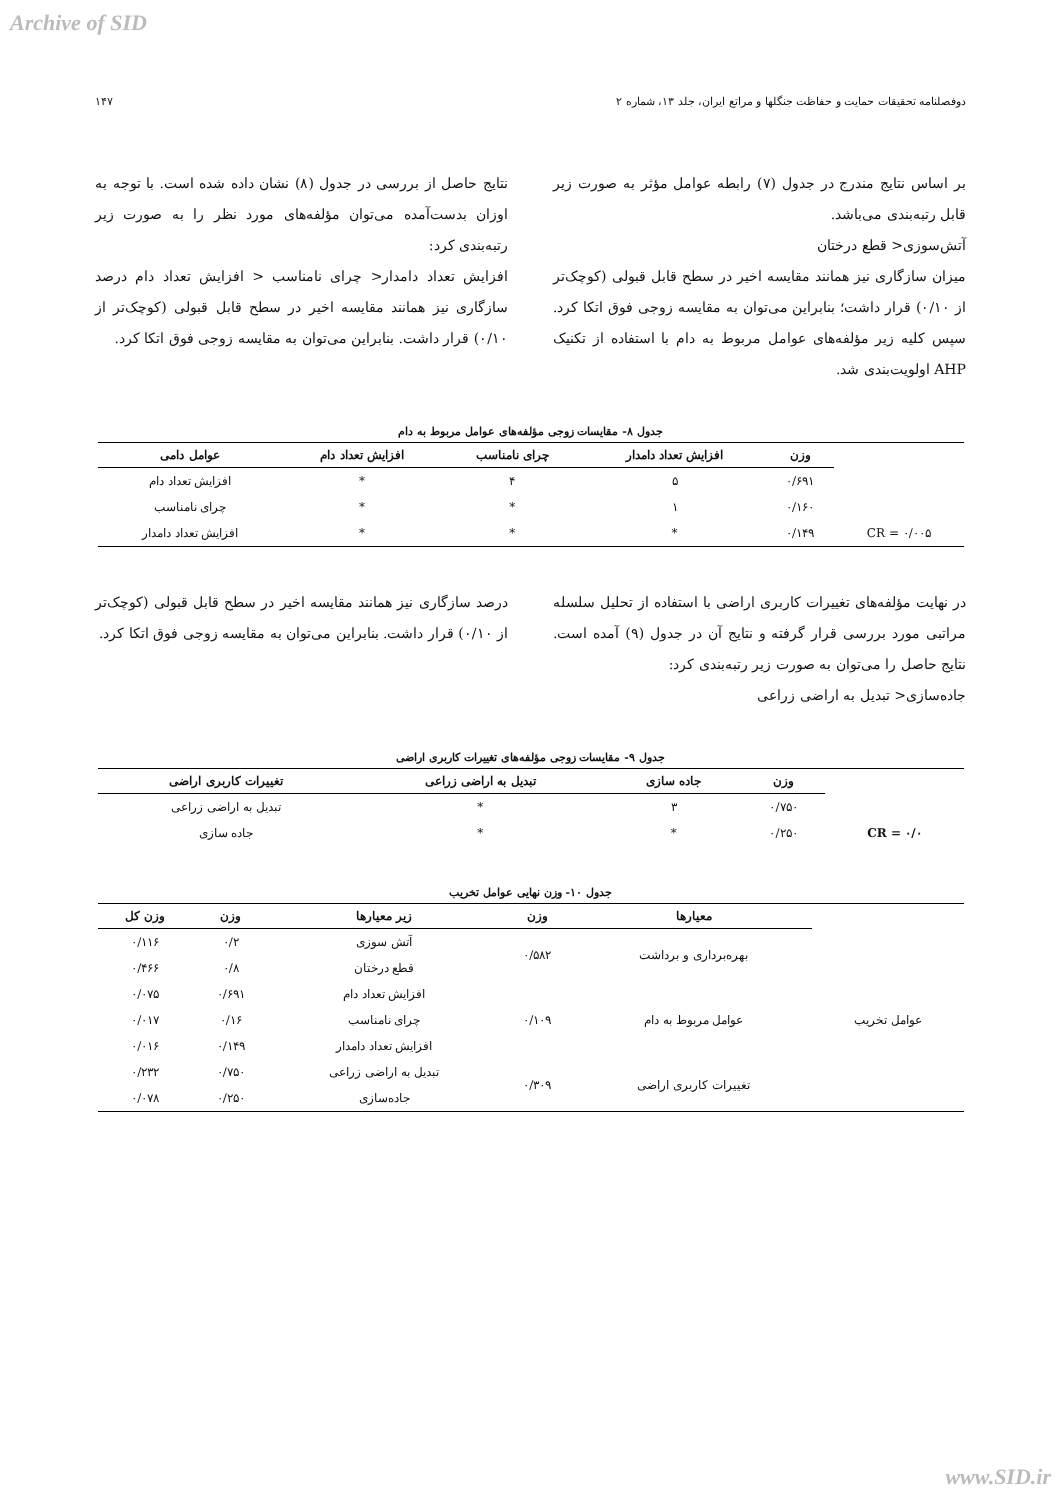Archive of SID
دوفصلنامه تحقیقات حمایت و حفاظت جنگلها و مراتع ایران، جلد ۱۳، شماره ۲ ۱۴۷
بر اساس نتایج مندرج در جدول (۷) رابطه عوامل مؤثر به صورت زیر قابل رتبه‌بندی می‌باشد.
آتش‌سوزی< قطع درختان
میزان سازگاری نیز همانند مقایسه اخیر در سطح قابل قبولی (کوچک‌تر از ۰/۱۰) قرار داشت؛ بنابراین می‌توان به مقایسه زوجی فوق اتکا کرد. سپس کلیه زیر مؤلفه‌های عوامل مربوط به دام با استفاده از تکنیک AHP اولویت‌بندی شد.
نتایج حاصل از بررسی در جدول (۸) نشان داده شده است. با توجه به اوزان بدست‌آمده می‌توان مؤلفه‌های مورد نظر را به صورت زیر رتبه‌بندی کرد:
افزایش تعداد دامدار< چرای نامناسب < افزایش تعداد دام درصد سازگاری نیز همانند مقایسه اخیر در سطح قابل قبولی (کوچک‌تر از ۰/۱۰) قرار داشت. بنابراین می‌توان به مقایسه زوجی فوق اتکا کرد.
جدول ۸- مقایسات زوجی مؤلفه‌های عوامل مربوط به دام
| | وزن | افزایش تعداد دامدار | چرای نامناسب | افزایش تعداد دام | عوامل دامی |
| | ۰/۶۹۱ | ۵ | ۴ | * | افزایش تعداد دام |
| | ۰/۱۶۰ | ۱ | * | * | چرای نامناسب |
| CR = ۰/۰۰۵ | ۰/۱۴۹ | * | * | * | افزایش تعداد دامدار |
در نهایت مؤلفه‌های تغییرات کاربری اراضی با استفاده از تحلیل سلسله مراتبی مورد بررسی قرار گرفته و نتایج آن در جدول (۹) آمده است. نتایج حاصل را می‌توان به صورت زیر رتبه‌بندی کرد:
جاده‌سازی< تبدیل به اراضی زراعی
درصد سازگاری نیز همانند مقایسه اخیر در سطح قابل قبولی (کوچک‌تر از ۰/۱۰) قرار داشت. بنابراین می‌توان به مقایسه زوجی فوق اتکا کرد.
جدول ۹- مقایسات زوجی مؤلفه‌های تغییرات کاربری اراضی
| | وزن | جاده سازی | تبدیل به اراضی زراعی | تغییرات کاربری اراضی |
| | ۰/۷۵۰ | ۳ | * | تبدیل به اراضی زراعی |
| CR = ۰/۰ | ۰/۲۵۰ | * | * | جاده سازی |
جدول ۱۰- وزن نهایی عوامل تخریب
| | معیارها | وزن | زیر معیارها | وزن | وزن کل |
| عوامل تخریب | بهره‌برداری و برداشت | ۰/۵۸۲ | آتش سوزی | ۰/۲ | ۰/۱۱۶ |
| | | | قطع درختان | ۰/۸ | ۰/۴۶۶ |
| | عوامل مربوط به دام | ۰/۱۰۹ | افزایش تعداد دام | ۰/۶۹۱ | ۰/۰۷۵ |
| | | | چرای نامناسب | ۰/۱۶ | ۰/۰۱۷ |
| | | | افزایش تعداد دامدار | ۰/۱۴۹ | ۰/۰۱۶ |
| | تغییرات کاربری اراضی | ۰/۳۰۹ | تبدیل به اراضی زراعی | ۰/۷۵۰ | ۰/۲۳۲ |
| | | | جاده‌سازی | ۰/۲۵۰ | ۰/۰۷۸ |
www.SID.ir